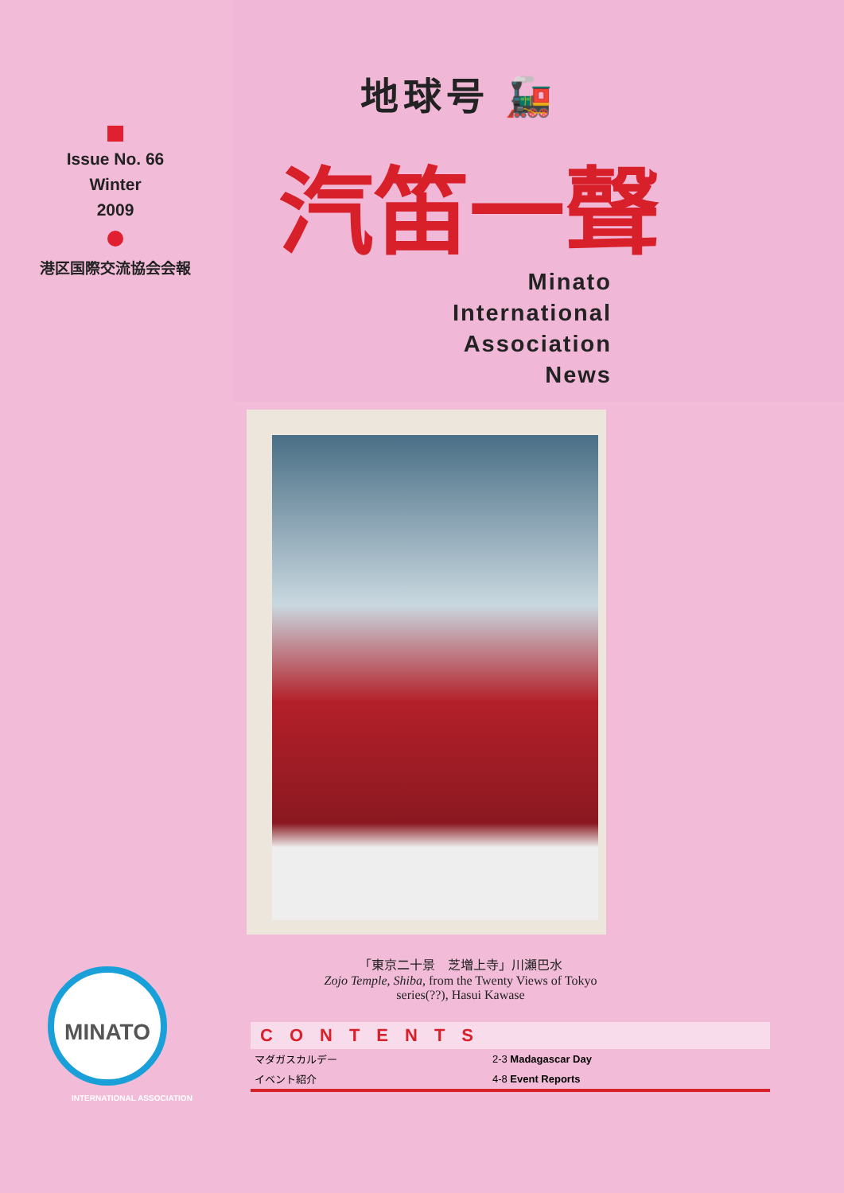Issue No. 66
Winter
2009
港区国際交流協会会報
地球号 🚂
汽笛一聲
Minato
International
Association
News
「東京二十景　芝増上寺」川瀬巴水
Zojo Temple, Shiba, from the Twenty Views of Tokyo series(??), Hasui Kawase
CONTENTS
| マダガスカルデー | 2-3 Madagascar Day |
| イベント紹介 | 4-8 Event Reports |
MINATO
INTERNATIONAL ASSOCIATION